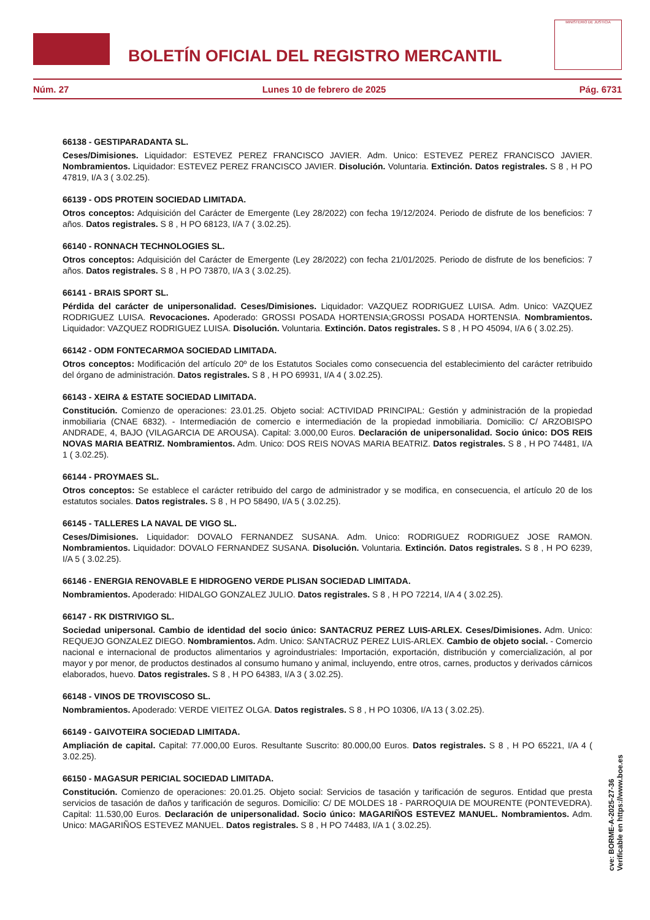BOLETÍN OFICIAL DEL REGISTRO MERCANTIL
MINISTERIO DE JUSTICIA
Núm. 27 Lunes 10 de febrero de 2025 Pág. 6731
66138 - GESTIPARADANTA SL.
Ceses/Dimisiones. Liquidador: ESTEVEZ PEREZ FRANCISCO JAVIER. Adm. Unico: ESTEVEZ PEREZ FRANCISCO JAVIER. Nombramientos. Liquidador: ESTEVEZ PEREZ FRANCISCO JAVIER. Disolución. Voluntaria. Extinción. Datos registrales. S 8 , H PO 47819, I/A 3 ( 3.02.25).
66139 - ODS PROTEIN SOCIEDAD LIMITADA.
Otros conceptos: Adquisición del Carácter de Emergente (Ley 28/2022) con fecha 19/12/2024. Periodo de disfrute de los beneficios: 7 años. Datos registrales. S 8 , H PO 68123, I/A 7 ( 3.02.25).
66140 - RONNACH TECHNOLOGIES SL.
Otros conceptos: Adquisición del Carácter de Emergente (Ley 28/2022) con fecha 21/01/2025. Periodo de disfrute de los beneficios: 7 años. Datos registrales. S 8 , H PO 73870, I/A 3 ( 3.02.25).
66141 - BRAIS SPORT SL.
Pérdida del carácter de unipersonalidad. Ceses/Dimisiones. Liquidador: VAZQUEZ RODRIGUEZ LUISA. Adm. Unico: VAZQUEZ RODRIGUEZ LUISA. Revocaciones. Apoderado: GROSSI POSADA HORTENSIA;GROSSI POSADA HORTENSIA. Nombramientos. Liquidador: VAZQUEZ RODRIGUEZ LUISA. Disolución. Voluntaria. Extinción. Datos registrales. S 8 , H PO 45094, I/A 6 ( 3.02.25).
66142 - ODM FONTECARMOA SOCIEDAD LIMITADA.
Otros conceptos: Modificación del artículo 20º de los Estatutos Sociales como consecuencia del establecimiento del carácter retribuido del órgano de administración. Datos registrales. S 8 , H PO 69931, I/A 4 ( 3.02.25).
66143 - XEIRA & ESTATE SOCIEDAD LIMITADA.
Constitución. Comienzo de operaciones: 23.01.25. Objeto social: ACTIVIDAD PRINCIPAL: Gestión y administración de la propiedad inmobiliaria (CNAE 6832). - Intermediación de comercio e intermediación de la propiedad inmobiliaria. Domicilio: C/ ARZOBISPO ANDRADE, 4, BAJO (VILAGARCIA DE AROUSA). Capital: 3.000,00 Euros. Declaración de unipersonalidad. Socio único: DOS REIS NOVAS MARIA BEATRIZ. Nombramientos. Adm. Unico: DOS REIS NOVAS MARIA BEATRIZ. Datos registrales. S 8 , H PO 74481, I/A 1 ( 3.02.25).
66144 - PROYMAES SL.
Otros conceptos: Se establece el carácter retribuido del cargo de administrador y se modifica, en consecuencia, el artículo 20 de los estatutos sociales. Datos registrales. S 8 , H PO 58490, I/A 5 ( 3.02.25).
66145 - TALLERES LA NAVAL DE VIGO SL.
Ceses/Dimisiones. Liquidador: DOVALO FERNANDEZ SUSANA. Adm. Unico: RODRIGUEZ RODRIGUEZ JOSE RAMON. Nombramientos. Liquidador: DOVALO FERNANDEZ SUSANA. Disolución. Voluntaria. Extinción. Datos registrales. S 8 , H PO 6239, I/A 5 ( 3.02.25).
66146 - ENERGIA RENOVABLE E HIDROGENO VERDE PLISAN SOCIEDAD LIMITADA.
Nombramientos. Apoderado: HIDALGO GONZALEZ JULIO. Datos registrales. S 8 , H PO 72214, I/A 4 ( 3.02.25).
66147 - RK DISTRIVIGO SL.
Sociedad unipersonal. Cambio de identidad del socio único: SANTACRUZ PEREZ LUIS-ARLEX. Ceses/Dimisiones. Adm. Unico: REQUEJO GONZALEZ DIEGO. Nombramientos. Adm. Unico: SANTACRUZ PEREZ LUIS-ARLEX. Cambio de objeto social. - Comercio nacional e internacional de productos alimentarios y agroindustriales: Importación, exportación, distribución y comercialización, al por mayor y por menor, de productos destinados al consumo humano y animal, incluyendo, entre otros, carnes, productos y derivados cárnicos elaborados, huevo. Datos registrales. S 8 , H PO 64383, I/A 3 ( 3.02.25).
66148 - VINOS DE TROVISCOSO SL.
Nombramientos. Apoderado: VERDE VIEITEZ OLGA. Datos registrales. S 8 , H PO 10306, I/A 13 ( 3.02.25).
66149 - GAIVOTEIRA SOCIEDAD LIMITADA.
Ampliación de capital. Capital: 77.000,00 Euros. Resultante Suscrito: 80.000,00 Euros. Datos registrales. S 8 , H PO 65221, I/A 4 ( 3.02.25).
66150 - MAGASUR PERICIAL SOCIEDAD LIMITADA.
Constitución. Comienzo de operaciones: 20.01.25. Objeto social: Servicios de tasación y tarificación de seguros. Entidad que presta servicios de tasación de daños y tarificación de seguros. Domicilio: C/ DE MOLDES 18 - PARROQUIA DE MOURENTE (PONTEVEDRA). Capital: 11.530,00 Euros. Declaración de unipersonalidad. Socio único: MAGARIÑOS ESTEVEZ MANUEL. Nombramientos. Adm. Unico: MAGARIÑOS ESTEVEZ MANUEL. Datos registrales. S 8 , H PO 74483, I/A 1 ( 3.02.25).
cve: BORME-A-2025-27-36
Verificable en https://www.boe.es